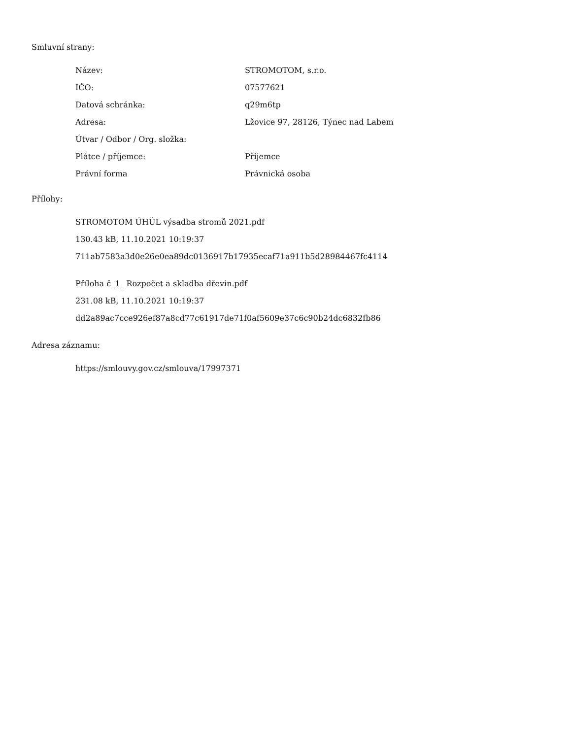Smluvní strany:
| Název: | STROMOTOM, s.r.o. |
| IČO: | 07577621 |
| Datová schránka: | q29m6tp |
| Adresa: | Lžovice 97, 28126, Týnec nad Labem |
| Útvar / Odbor / Org. složka: | |
| Plátce / příjemce: | Příjemce |
| Právní forma | Právnická osoba |
Přílohy:
STROMOTOM ÚHÚL výsadba stromů 2021.pdf
130.43 kB, 11.10.2021 10:19:37
711ab7583a3d0e26e0ea89dc0136917b17935ecaf71a911b5d28984467fc4114
Příloha č_1_ Rozpočet a skladba dřevin.pdf
231.08 kB, 11.10.2021 10:19:37
dd2a89ac7cce926ef87a8cd77c61917de71f0af5609e37c6c90b24dc6832fb86
Adresa záznamu:
https://smlouvy.gov.cz/smlouva/17997371